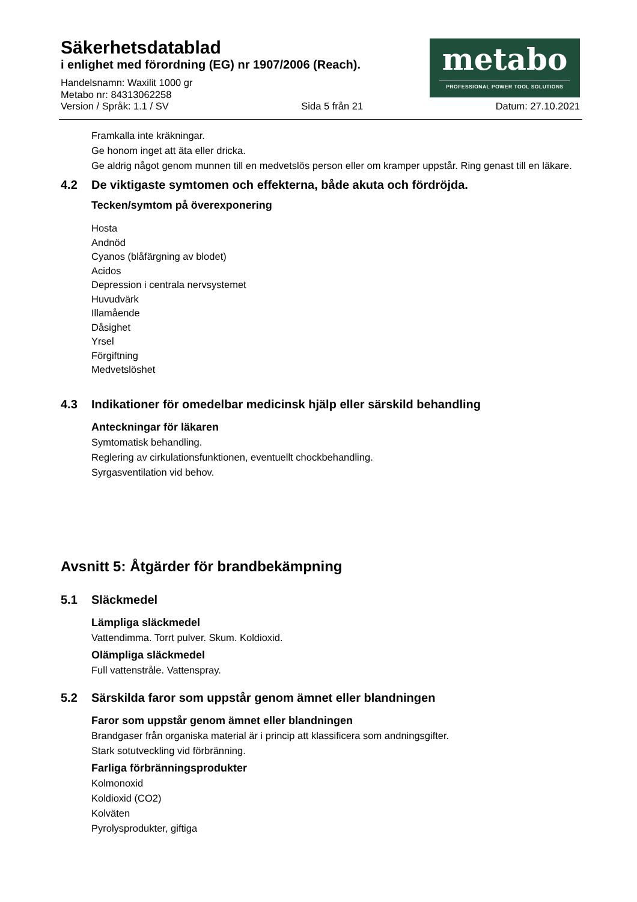Säkerhetsdatablad
i enlighet med förordning (EG) nr 1907/2006 (Reach).
Handelsnamn: Waxilit 1000 gr
Metabo nr: 84313062258
metabo
PROFESSIONAL POWER TOOL SOLUTIONS
Version / Språk: 1.1 / SV Sida 5 från 21 Datum: 27.10.2021
Framkalla inte kräkningar.
Ge honom inget att äta eller dricka.
Ge aldrig något genom munnen till en medvetslös person eller om kramper uppstår. Ring genast till en läkare.
4.2 De viktigaste symtomen och effekterna, både akuta och fördröjda.
Tecken/symtom på överexponering
Hosta
Andnöd
Cyanos (blåfärgning av blodet)
Acidos
Depression i centrala nervsystemet
Huvudvärk
Illamående
Dåsighet
Yrsel
Förgiftning
Medvetslöshet
4.3 Indikationer för omedelbar medicinsk hjälp eller särskild behandling
Anteckningar för läkaren
Symtomatisk behandling.
Reglering av cirkulationsfunktionen, eventuellt chockbehandling.
Syrgasventilation vid behov.
Avsnitt 5: Åtgärder för brandbekämpning
5.1 Släckmedel
Lämpliga släckmedel
Vattendimma. Torrt pulver. Skum. Koldioxid.
Olämpliga släckmedel
Full vattenstråle. Vattenspray.
5.2 Särskilda faror som uppstår genom ämnet eller blandningen
Faror som uppstår genom ämnet eller blandningen
Brandgaser från organiska material är i princip att klassificera som andningsgifter.
Stark sotutveckling vid förbränning.
Farliga förbränningsprodukter
Kolmonoxid
Koldioxid (CO2)
Kolväten
Pyrolysprodukter, giftiga